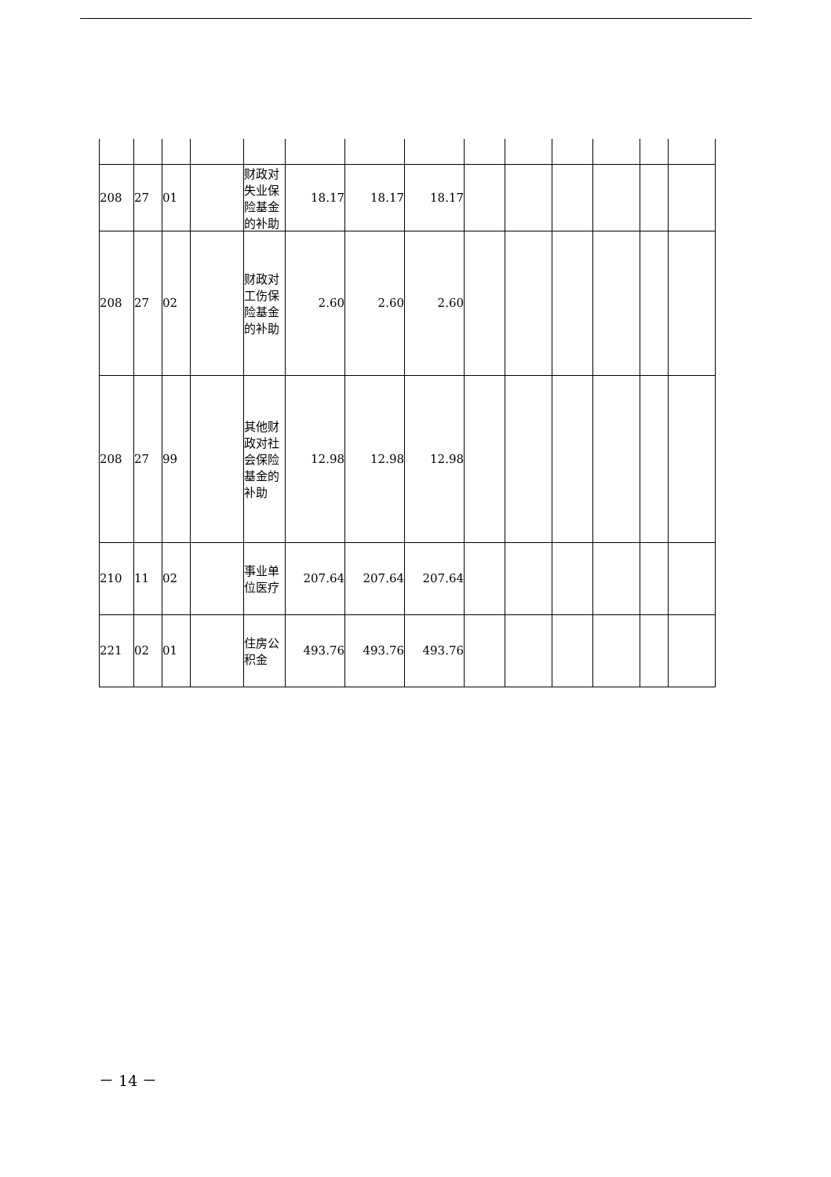| 208 | 27 | 01 | | 财政对失业保险基金的补助 | 18.17 | 18.17 | 18.17 | | | | | | |
| 208 | 27 | 02 | | 财政对工伤保险基金的补助 | 2.60 | 2.60 | 2.60 | | | | | | |
| 208 | 27 | 99 | | 其他财政对社会保险基金的补助 | 12.98 | 12.98 | 12.98 | | | | | | |
| 210 | 11 | 02 | | 事业单位医疗 | 207.64 | 207.64 | 207.64 | | | | | | |
| 221 | 02 | 01 | | 住房公积金 | 493.76 | 493.76 | 493.76 | | | | | | |
－ 14 －